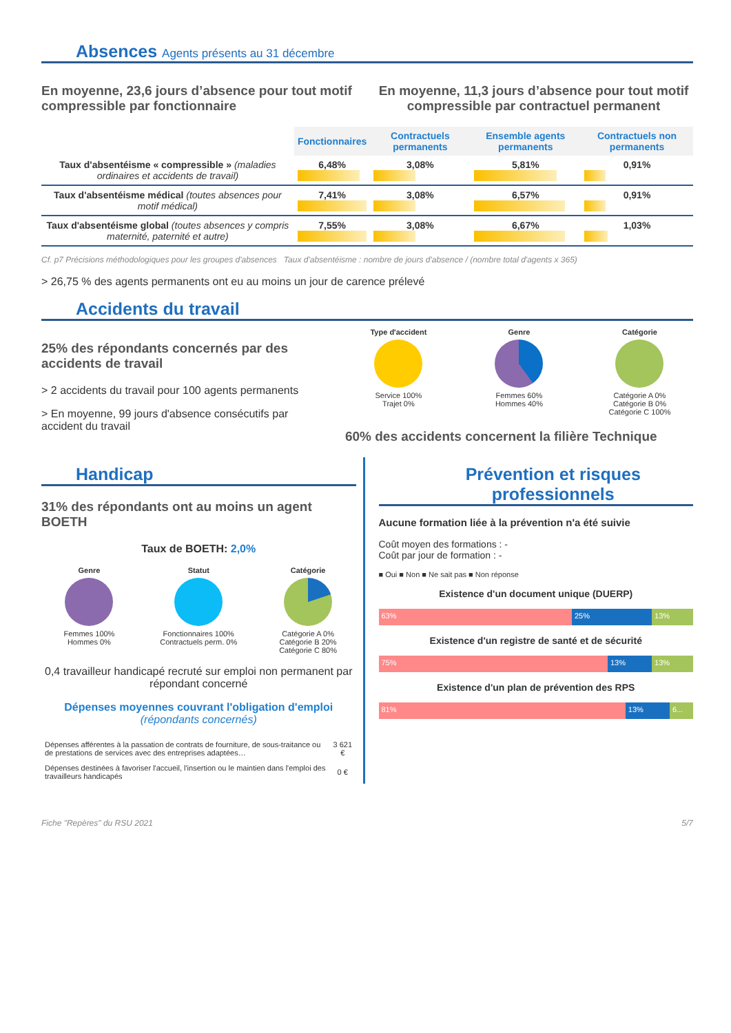Absences Agents présents au 31 décembre
En moyenne, 23,6 jours d’absence pour tout motif compressible par fonctionnaire
En moyenne, 11,3 jours d’absence pour tout motif compressible par contractuel permanent
| | Fonctionnaires | Contractuels permanents | Ensemble agents permanents | Contractuels non permanents |
| Taux d'absentéisme « compressible » (maladies ordinaires et accidents de travail) | 6,48% | 3,08% | 5,81% | 0,91% |
| Taux d'absentéisme médical (toutes absences pour motif médical) | 7,41% | 3,08% | 6,57% | 0,91% |
| Taux d'absentéisme global (toutes absences y compris maternité, paternité et autre) | 7,55% | 3,08% | 6,67% | 1,03% |
Cf. p7 Précisions méthodologiques pour les groupes d'absences Taux d'absentéisme : nombre de jours d'absence / (nombre total d'agents x 365)
> 26,75 % des agents permanents ont eu au moins un jour de carence prélevé
Accidents du travail
25% des répondants concernés par des accidents de travail
> 2 accidents du travail pour 100 agents permanents
> En moyenne, 99 jours d'absence consécutifs par accident du travail
Type d'accident
Service 100%
Trajet 0%
Genre
Femmes 60%
Hommes 40%
Catégorie
Catégorie A 0%
Catégorie B 0%
Catégorie C 100%
60% des accidents concernent la filière Technique
Handicap
31% des répondants ont au moins un agent BOETH
Taux de BOETH: 2,0%
Genre
Femmes 100%
Hommes 0%
Statut
Fonctionnaires 100%
Contractuels perm. 0%
Catégorie
Catégorie A 0%
Catégorie B 20%
Catégorie C 80%
0,4 travailleur handicapé recruté sur emploi non permanent par répondant concerné
Dépenses moyennes couvrant l'obligation d'emploi
(répondants concernés)
| Dépenses afférentes à la passation de contrats de fourniture, de sous-traitance ou de prestations de services avec des entreprises adaptées… | 3 621 € |
| Dépenses destinées à favoriser l'accueil, l'insertion ou le maintien dans l'emploi des travailleurs handicapés | 0 € |
Prévention et risques professionnels
Aucune formation liée à la prévention n'a été suivie
Coût moyen des formations : -
Coût par jour de formation : -
■ Oui ■ Non ■ Ne sait pas ■ Non réponse
Existence d'un document unique (DUERP)
63% 25% 13%
Existence d'un registre de santé et de sécurité
75% 13% 13%
Existence d'un plan de prévention des RPS
81% 13% 6...
Fiche "Repères" du RSU 2021 5/7